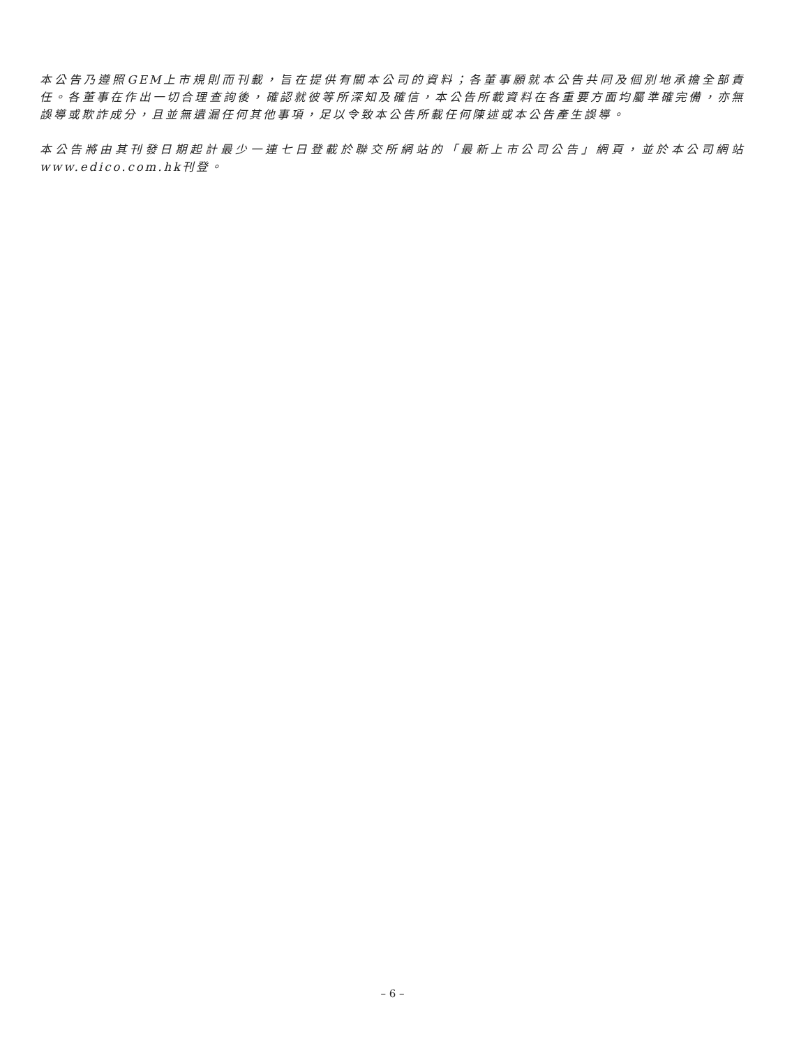本公告乃遵照GEM上市規則而刊載，旨在提供有關本公司的資料；各董事願就本公告共同及個別地承擔全部責任。各董事在作出一切合理查詢後，確認就彼等所深知及確信，本公告所載資料在各重要方面均屬準確完備，亦無誤導或欺詐成分，且並無遺漏任何其他事項，足以令致本公告所載任何陳述或本公告產生誤導。
本公告將由其刊發日期起計最少一連七日登載於聯交所網站的「最新上市公司公告」網頁，並於本公司網站www.edico.com.hk刊登。
– 6 –